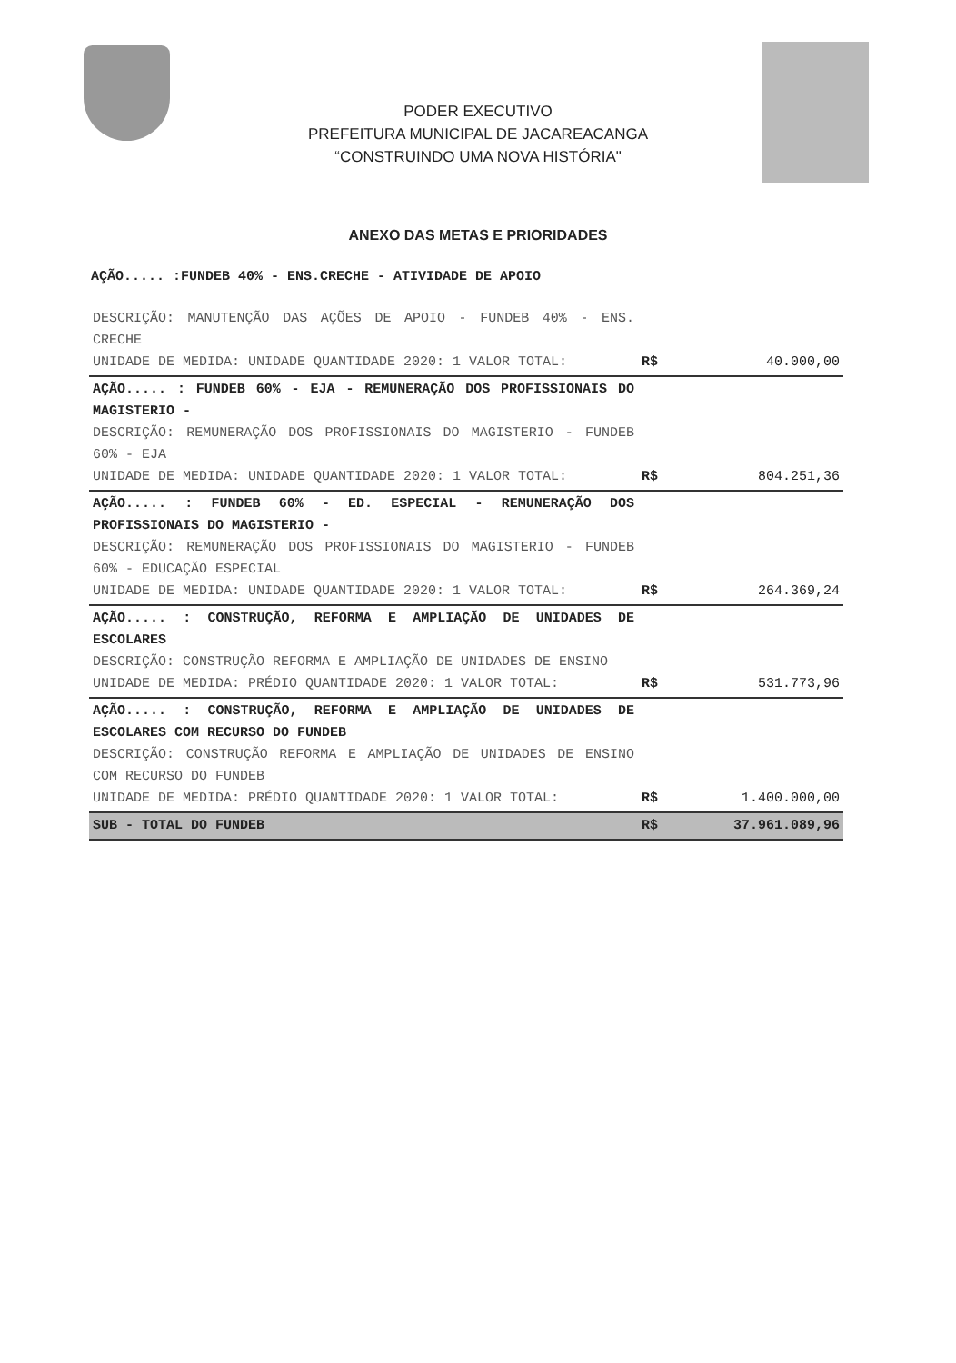PODER EXECUTIVO
PREFEITURA MUNICIPAL DE JACAREACANGA
“CONSTRUINDO UMA NOVA HISTÓRIA"
ANEXO DAS METAS E PRIORIDADES
AÇÃO..... :FUNDEB 40% - ENS.CRECHE - ATIVIDADE DE APOIO
| DESCRIÇÃO: MANUTENÇÃO DAS AÇÕES DE APOIO - FUNDEB 40% - ENS. CRECHE UNIDADE DE MEDIDA: UNIDADE QUANTIDADE 2020: 1 VALOR TOTAL: | R$ | 40.000,00 |
| AÇÃO..... : FUNDEB 60% - EJA - REMUNERAÇÃO DOS PROFISSIONAIS DO MAGISTERIO - DESCRIÇÃO: REMUNERAÇÃO DOS PROFISSIONAIS DO MAGISTERIO - FUNDEB 60% - EJA UNIDADE DE MEDIDA: UNIDADE QUANTIDADE 2020: 1 VALOR TOTAL: | R$ | 804.251,36 |
| AÇÃO..... : FUNDEB 60% - ED. ESPECIAL - REMUNERAÇÃO DOS PROFISSIONAIS DO MAGISTERIO - DESCRIÇÃO: REMUNERAÇÃO DOS PROFISSIONAIS DO MAGISTERIO - FUNDEB 60% - EDUCAÇÃO ESPECIAL UNIDADE DE MEDIDA: UNIDADE QUANTIDADE 2020: 1 VALOR TOTAL: | R$ | 264.369,24 |
| AÇÃO..... : CONSTRUÇÃO, REFORMA E AMPLIAÇÃO DE UNIDADES DE ESCOLARES DESCRIÇÃO: CONSTRUÇÃO REFORMA E AMPLIAÇÃO DE UNIDADES DE ENSINO UNIDADE DE MEDIDA: PRÉDIO QUANTIDADE 2020: 1 VALOR TOTAL: | R$ | 531.773,96 |
| AÇÃO..... : CONSTRUÇÃO, REFORMA E AMPLIAÇÃO DE UNIDADES DE ESCOLARES COM RECURSO DO FUNDEB DESCRIÇÃO: CONSTRUÇÃO REFORMA E AMPLIAÇÃO DE UNIDADES DE ENSINO COM RECURSO DO FUNDEB UNIDADE DE MEDIDA: PRÉDIO QUANTIDADE 2020: 1 VALOR TOTAL: | R$ | 1.400.000,00 |
| SUB - TOTAL DO FUNDEB | R$ | 37.961.089,96 |